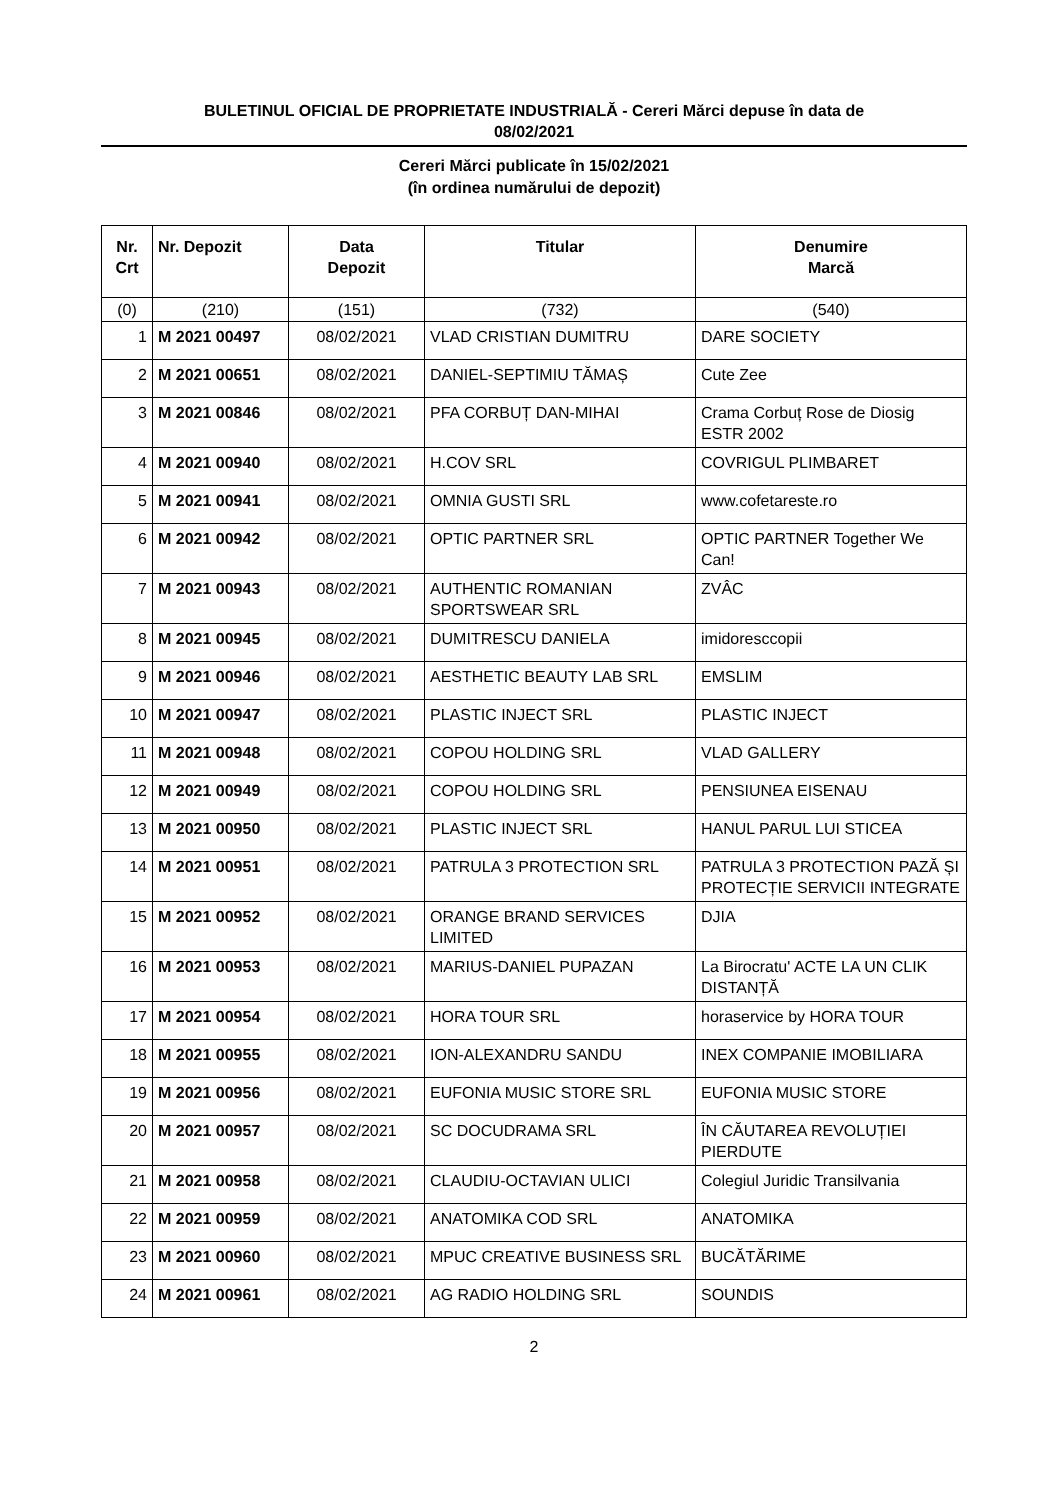BULETINUL OFICIAL DE PROPRIETATE INDUSTRIALĂ - Cereri Mărci depuse în data de
08/02/2021
Cereri Mărci publicate în 15/02/2021
(în ordinea numărului de depozit)
| Nr. Crt | Nr. Depozit | Data Depozit | Titular | Denumire Marcă |
| --- | --- | --- | --- | --- |
| (0) | (210) | (151) | (732) | (540) |
| 1 | M 2021 00497 | 08/02/2021 | VLAD CRISTIAN DUMITRU | DARE SOCIETY |
| 2 | M 2021 00651 | 08/02/2021 | DANIEL-SEPTIMIU TĂMAȘ | Cute Zee |
| 3 | M 2021 00846 | 08/02/2021 | PFA CORBUȚ DAN-MIHAI | Crama Corbuț Rose de Diosig ESTR 2002 |
| 4 | M 2021 00940 | 08/02/2021 | H.COV SRL | COVRIGUL PLIMBARET |
| 5 | M 2021 00941 | 08/02/2021 | OMNIA GUSTI SRL | www.cofetareste.ro |
| 6 | M 2021 00942 | 08/02/2021 | OPTIC PARTNER SRL | OPTIC PARTNER Together We Can! |
| 7 | M 2021 00943 | 08/02/2021 | AUTHENTIC ROMANIAN SPORTSWEAR SRL | ZVÂC |
| 8 | M 2021 00945 | 08/02/2021 | DUMITRESCU DANIELA | imidoresccopii |
| 9 | M 2021 00946 | 08/02/2021 | AESTHETIC BEAUTY LAB SRL | EMSLIM |
| 10 | M 2021 00947 | 08/02/2021 | PLASTIC INJECT SRL | PLASTIC INJECT |
| 11 | M 2021 00948 | 08/02/2021 | COPOU HOLDING SRL | VLAD GALLERY |
| 12 | M 2021 00949 | 08/02/2021 | COPOU HOLDING SRL | PENSIUNEA EISENAU |
| 13 | M 2021 00950 | 08/02/2021 | PLASTIC INJECT SRL | HANUL PARUL LUI STICEA |
| 14 | M 2021 00951 | 08/02/2021 | PATRULA 3 PROTECTION SRL | PATRULA 3 PROTECTION PAZĂ ȘI PROTECȚIE SERVICII INTEGRATE |
| 15 | M 2021 00952 | 08/02/2021 | ORANGE BRAND SERVICES LIMITED | DJIA |
| 16 | M 2021 00953 | 08/02/2021 | MARIUS-DANIEL PUPAZAN | La Birocratu' ACTE LA UN CLIK DISTANȚĂ |
| 17 | M 2021 00954 | 08/02/2021 | HORA TOUR SRL | horaservice by HORA TOUR |
| 18 | M 2021 00955 | 08/02/2021 | ION-ALEXANDRU SANDU | INEX COMPANIE IMOBILIARA |
| 19 | M 2021 00956 | 08/02/2021 | EUFONIA MUSIC STORE SRL | EUFONIA MUSIC STORE |
| 20 | M 2021 00957 | 08/02/2021 | SC DOCUDRAMA SRL | ÎN CĂUTAREA REVOLUȚIEI PIERDUTE |
| 21 | M 2021 00958 | 08/02/2021 | CLAUDIU-OCTAVIAN ULICI | Colegiul Juridic Transilvania |
| 22 | M 2021 00959 | 08/02/2021 | ANATOMIKA COD SRL | ANATOMIKA |
| 23 | M 2021 00960 | 08/02/2021 | MPUC CREATIVE BUSINESS SRL | BUCĂTĂRIME |
| 24 | M 2021 00961 | 08/02/2021 | AG RADIO HOLDING SRL | SOUNDIS |
2